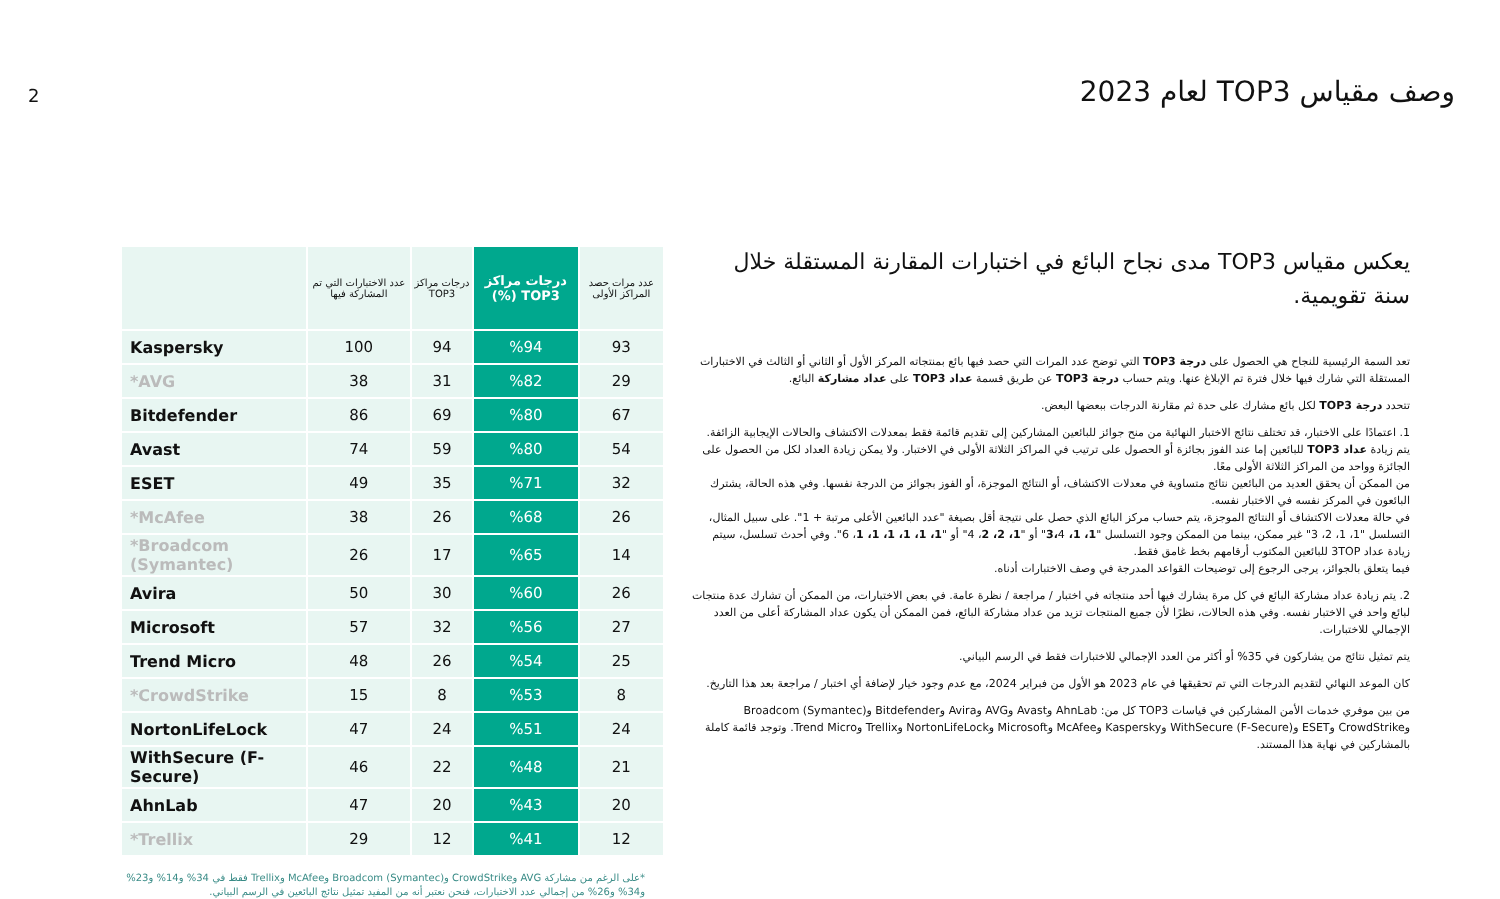2
وصف مقياس TOP3 لعام 2023
يعكس مقياس TOP3 مدى نجاح البائع في اختبارات المقارنة المستقلة خلال سنة تقويمية.
تعد السمة الرئيسية للنجاح هي الحصول على درجة TOP3 التي توضح عدد المرات التي حصد فيها بائع بمنتجاته المركز الأول أو الثاني أو الثالث في الاختبارات المستقلة التي شارك فيها خلال فترة تم الإبلاغ عنها. ويتم حساب درجة TOP3 عن طريق قسمة عداد TOP3 على عداد مشاركة البائع.
تتحدد درجة TOP3 لكل بائع مشارك على حدة ثم مقارنة الدرجات ببعضها البعض.
1. اعتمادًا على الاختبار، قد تختلف نتائج الاختبار النهائية من منح جوائز للبائعين المشاركين إلى تقديم قائمة فقط بمعدلات الاكتشاف والحالات الإيجابية الزائفة. يتم زيادة عداد TOP3 للبائعين إما عند الفوز بجائزة أو الحصول على ترتيب في المراكز الثلاثة الأولى في الاختبار. ولا يمكن زيادة العداد لكل من الحصول على الجائزة وواحد من المراكز الثلاثة الأولى معًا.
من الممكن أن يحقق العديد من البائعين نتائج متساوية في معدلات الاكتشاف، أو النتائج الموجزة، أو الفوز بجوائز من الدرجة نفسها. وفي هذه الحالة، يشترك البائعون في المركز نفسه في الاختبار نفسه.
في حالة معدلات الاكتشاف أو النتائج الموجزة، يتم حساب مركز البائع الذي حصل على نتيجة أقل بصيغة "عدد البائعين الأعلى مرتبة + 1". على سبيل المثال، التسلسل "1، 1، 2، 3" غير ممكن، بينما من الممكن وجود التسلسل "1، 1، 3،4" أو "1، 2، 2، 4" أو "1، 1، 1، 1، 1، 1، 6". وفي أحدث تسلسل، سيتم زيادة عداد 3TOP للبائعين المكتوب أرقامهم بخط غامق فقط.
فيما يتعلق بالجوائز، يرجى الرجوع إلى توضيحات القواعد المدرجة في وصف الاختبارات أدناه.
2. يتم زيادة عداد مشاركة البائع في كل مرة يشارك فيها أحد منتجاته في اختبار / مراجعة / نظرة عامة. في بعض الاختبارات، من الممكن أن تشارك عدة منتجات لبائع واحد في الاختبار نفسه. وفي هذه الحالات، نظرًا لأن جميع المنتجات تزيد من عداد مشاركة البائع، فمن الممكن أن يكون عداد المشاركة أعلى من العدد الإجمالي للاختبارات.
يتم تمثيل نتائج من يشاركون في 35% أو أكثر من العدد الإجمالي للاختبارات فقط في الرسم البياني.
كان الموعد النهائي لتقديم الدرجات التي تم تحقيقها في عام 2023 هو الأول من فبراير 2024، مع عدم وجود خيار لإضافة أي اختبار / مراجعة بعد هذا التاريخ.
من بين موفري خدمات الأمن المشاركين في قياسات TOP3 كل من: AhnLab وAvast وAVG وAvira وBitdefender وBroadcom (Symantec) وCrowdStrike وESET وWithSecure (F-Secure) وKaspersky وMcAfee وMicrosoft وNortonLifeLock وTrellix وTrend Micro. وتوجد قائمة كاملة بالمشاركين في نهاية هذا المستند.
| | عدد الاختبارات التي تم المشاركة فيها | درجات مراكز TOP3 | درجات مراكز TOP3 (%) | عدد مرات حصد المراكز الأولى |
| --- | --- | --- | --- | --- |
| Kaspersky | 100 | 94 | %94 | 93 |
| *AVG | 38 | 31 | %82 | 29 |
| Bitdefender | 86 | 69 | %80 | 67 |
| Avast | 74 | 59 | %80 | 54 |
| ESET | 49 | 35 | %71 | 32 |
| *McAfee | 38 | 26 | %68 | 26 |
| *Broadcom (Symantec) | 26 | 17 | %65 | 14 |
| Avira | 50 | 30 | %60 | 26 |
| Microsoft | 57 | 32 | %56 | 27 |
| Trend Micro | 48 | 26 | %54 | 25 |
| *CrowdStrike | 15 | 8 | %53 | 8 |
| NortonLifeLock | 47 | 24 | %51 | 24 |
| WithSecure (F-Secure) | 46 | 22 | %48 | 21 |
| AhnLab | 47 | 20 | %43 | 20 |
| *Trellix | 29 | 12 | %41 | 12 |
*على الرغم من مشاركة AVG وCrowdStrike وBroadcom (Symantec) وMcAfee وTrellix فقط في 34% و14% و23% و34% و26% من إجمالي عدد الاختبارات، فنحن نعتبر أنه من المفيد تمثيل نتائج البائعين في الرسم البياني.